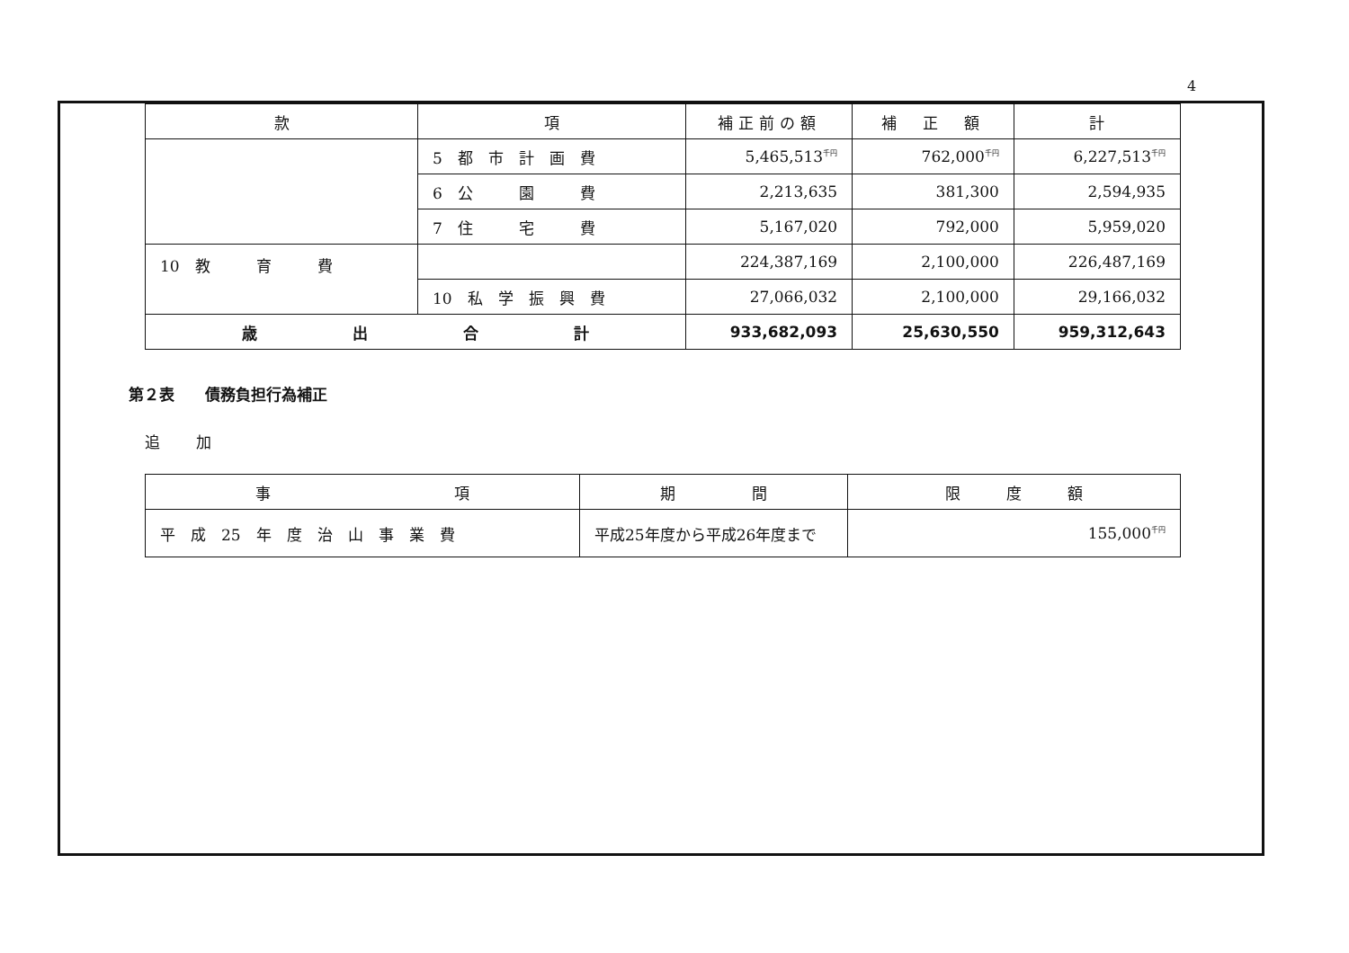4
| 款 | 項 | 補正前の額 | 補 正 額 | 計 |
| --- | --- | --- | --- | --- |
| | 5 都 市 計 画 費 | 5,465,513<sup>千円</sup> | 762,000<sup>千円</sup> | 6,227,513<sup>千円</sup> |
| | 6 公 園 費 | 2,213,635 | 381,300 | 2,594,935 |
| | 7 住 宅 費 | 5,167,020 | 792,000 | 5,959,020 |
| 10 教 育 費 | | 224,387,169 | 2,100,000 | 226,487,169 |
| | 10 私 学 振 興 費 | 27,066,032 | 2,100,000 | 29,166,032 |
| 歳 出 合 計 | | 933,682,093 | 25,630,550 | 959,312,643 |
第２表　　債務負担行為補正
追加
| 事 項 | 期 間 | 限 度 額 |
| --- | --- | --- |
| 平 成 25 年 度 治 山 事 業 費 | 平成25年度から平成26年度まで | 155,000<sup>千円</sup> |